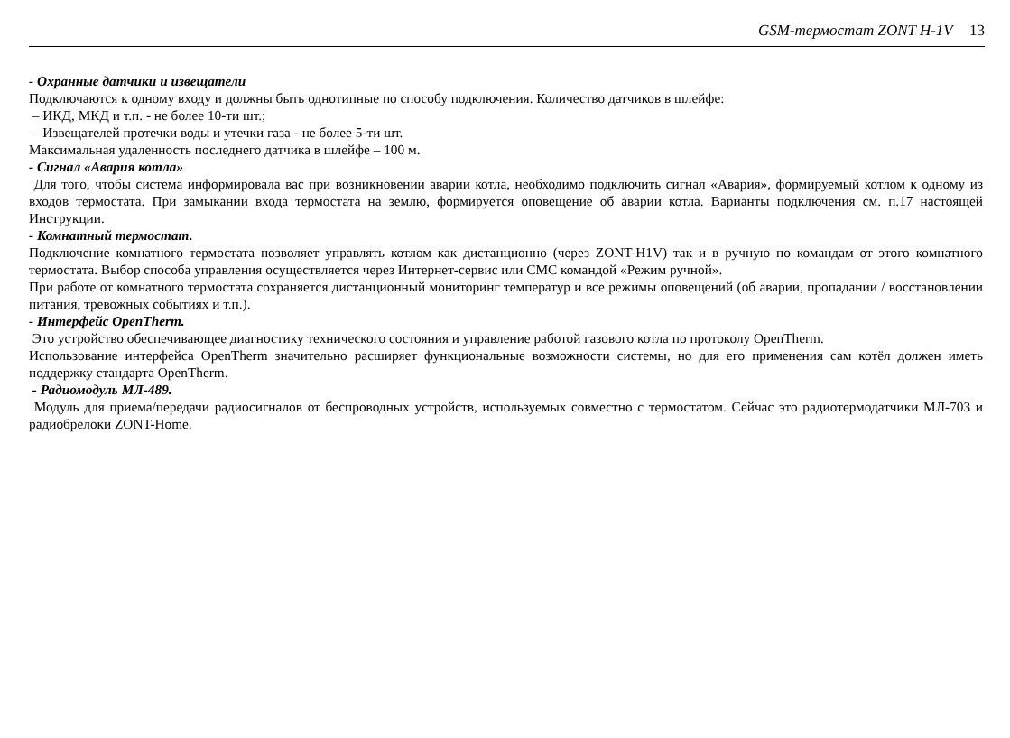GSM-термостат ZONT H-1V 13
- Охранные датчики и извещатели
Подключаются к одному входу и должны быть однотипные по способу подключения. Количество датчиков в шлейфе:
– ИКД, МКД и т.п. - не более 10-ти шт.;
– Извещателей протечки воды и утечки газа - не более 5-ти шт.
Максимальная удаленность последнего датчика в шлейфе – 100 м.
- Сигнал «Авария котла»
Для того, чтобы система информировала вас при возникновении аварии котла, необходимо подключить сигнал «Авария», формируемый котлом к одному из входов термостата. При замыкании входа термостата на землю, формируется оповещение об аварии котла. Варианты подключения см. п.17 настоящей Инструкции.
- Комнатный термостат.
Подключение комнатного термостата позволяет управлять котлом как дистанционно (через ZONT-H1V) так и в ручную по командам от этого комнатного термостата. Выбор способа управления осуществляется через Интернет-сервис или СМС командой «Режим ручной».
При работе от комнатного термостата сохраняется дистанционный мониторинг температур и все режимы оповещений (об аварии, пропадании / восстановлении питания, тревожных событиях и т.п.).
- Интерфейс OpenTherm.
Это устройство обеспечивающее диагностику технического состояния и управление работой газового котла по протоколу OpenTherm.
Использование интерфейса OpenTherm значительно расширяет функциональные возможности системы, но для его применения сам котёл должен иметь поддержку стандарта OpenTherm.
- Радиомодуль МЛ-489.
Модуль для приема/передачи радиосигналов от беспроводных устройств, используемых совместно с термостатом. Сейчас это радиотермодатчики МЛ-703 и радиобрелоки ZONT-Home.